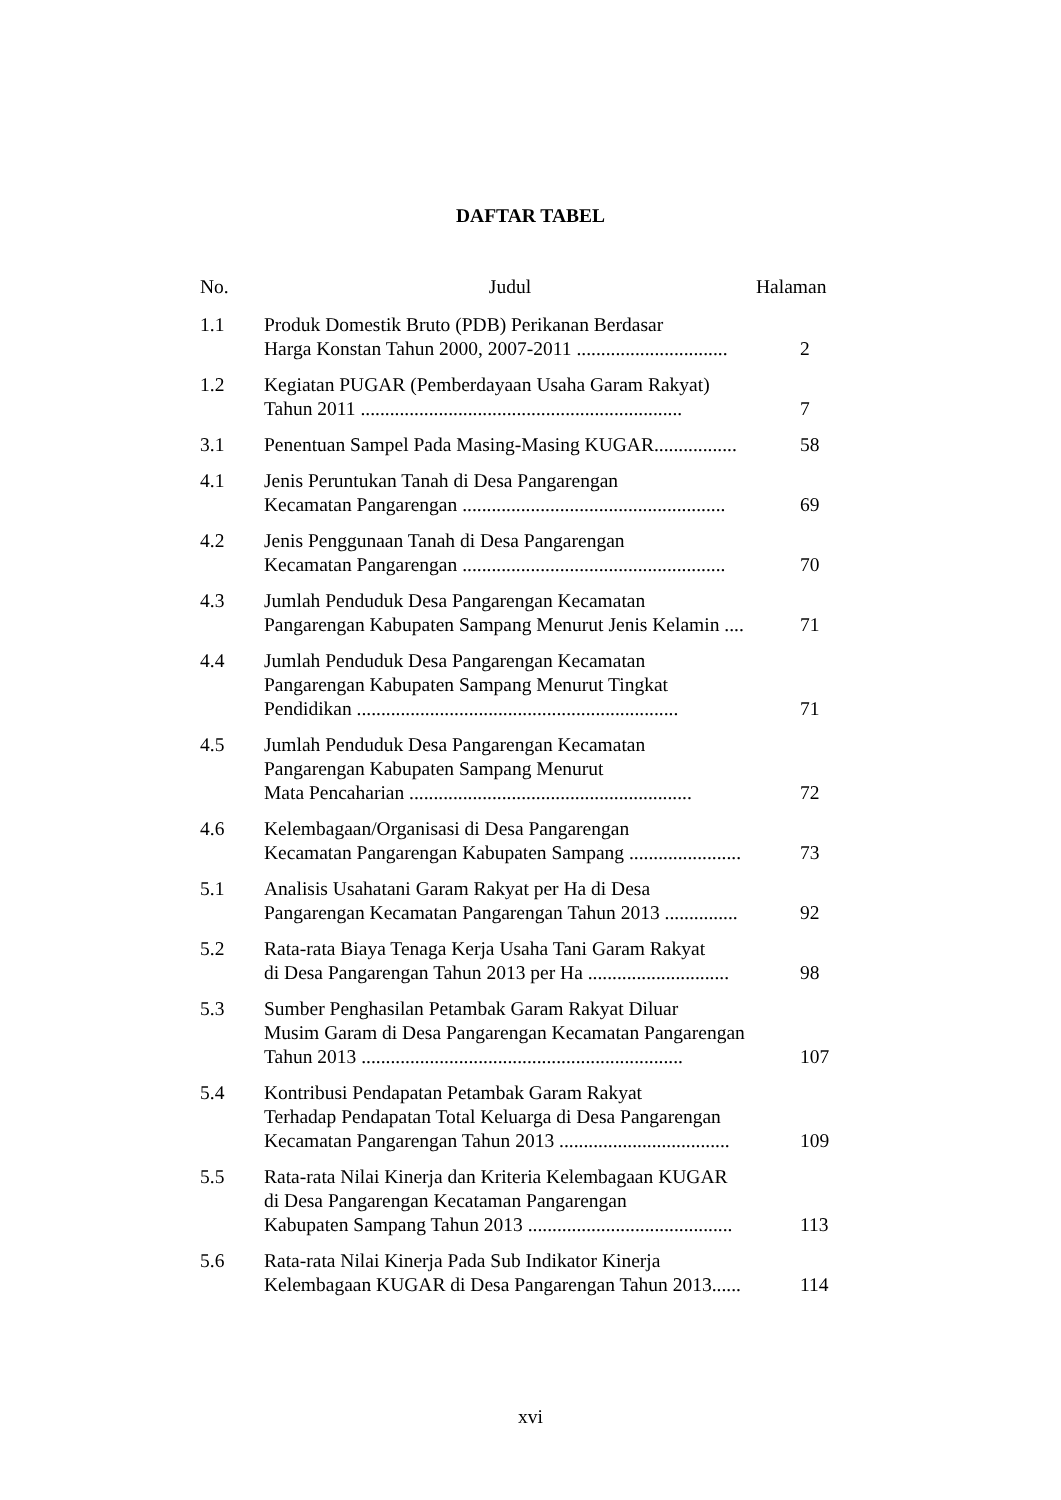DAFTAR TABEL
| No. | Judul | Halaman |
| --- | --- | --- |
| 1.1 | Produk Domestik Bruto (PDB) Perikanan Berdasar Harga Konstan Tahun 2000, 2007-2011 ............................... | 2 |
| 1.2 | Kegiatan PUGAR (Pemberdayaan Usaha Garam Rakyat) Tahun 2011 .................................................................. | 7 |
| 3.1 | Penentuan Sampel Pada Masing-Masing KUGAR................. | 58 |
| 4.1 | Jenis Peruntukan Tanah di Desa Pangarengan Kecamatan Pangarengan ...................................................... | 69 |
| 4.2 | Jenis Penggunaan Tanah di Desa Pangarengan Kecamatan Pangarengan ...................................................... | 70 |
| 4.3 | Jumlah Penduduk Desa Pangarengan Kecamatan Pangarengan Kabupaten Sampang Menurut Jenis Kelamin .... | 71 |
| 4.4 | Jumlah Penduduk Desa Pangarengan Kecamatan Pangarengan Kabupaten Sampang Menurut Tingkat Pendidikan .................................................................. | 71 |
| 4.5 | Jumlah Penduduk Desa Pangarengan Kecamatan Pangarengan Kabupaten Sampang Menurut Mata Pencaharian .......................................................... | 72 |
| 4.6 | Kelembagaan/Organisasi di Desa Pangarengan Kecamatan Pangarengan Kabupaten Sampang ....................... | 73 |
| 5.1 | Analisis Usahatani Garam Rakyat per Ha di Desa Pangarengan Kecamatan Pangarengan Tahun 2013 ............... | 92 |
| 5.2 | Rata-rata Biaya Tenaga Kerja Usaha Tani Garam Rakyat di Desa Pangarengan Tahun 2013 per Ha ............................. | 98 |
| 5.3 | Sumber Penghasilan Petambak Garam Rakyat Diluar Musim Garam di Desa Pangarengan Kecamatan Pangarengan Tahun 2013 .................................................................. | 107 |
| 5.4 | Kontribusi Pendapatan Petambak Garam Rakyat Terhadap Pendapatan Total Keluarga di Desa Pangarengan Kecamatan Pangarengan Tahun 2013 ................................... | 109 |
| 5.5 | Rata-rata Nilai Kinerja dan Kriteria Kelembagaan KUGAR di Desa Pangarengan Kecataman Pangarengan Kabupaten Sampang Tahun 2013 .......................................... | 113 |
| 5.6 | Rata-rata Nilai Kinerja Pada Sub Indikator Kinerja Kelembagaan KUGAR di Desa Pangarengan Tahun 2013...... | 114 |
xvi